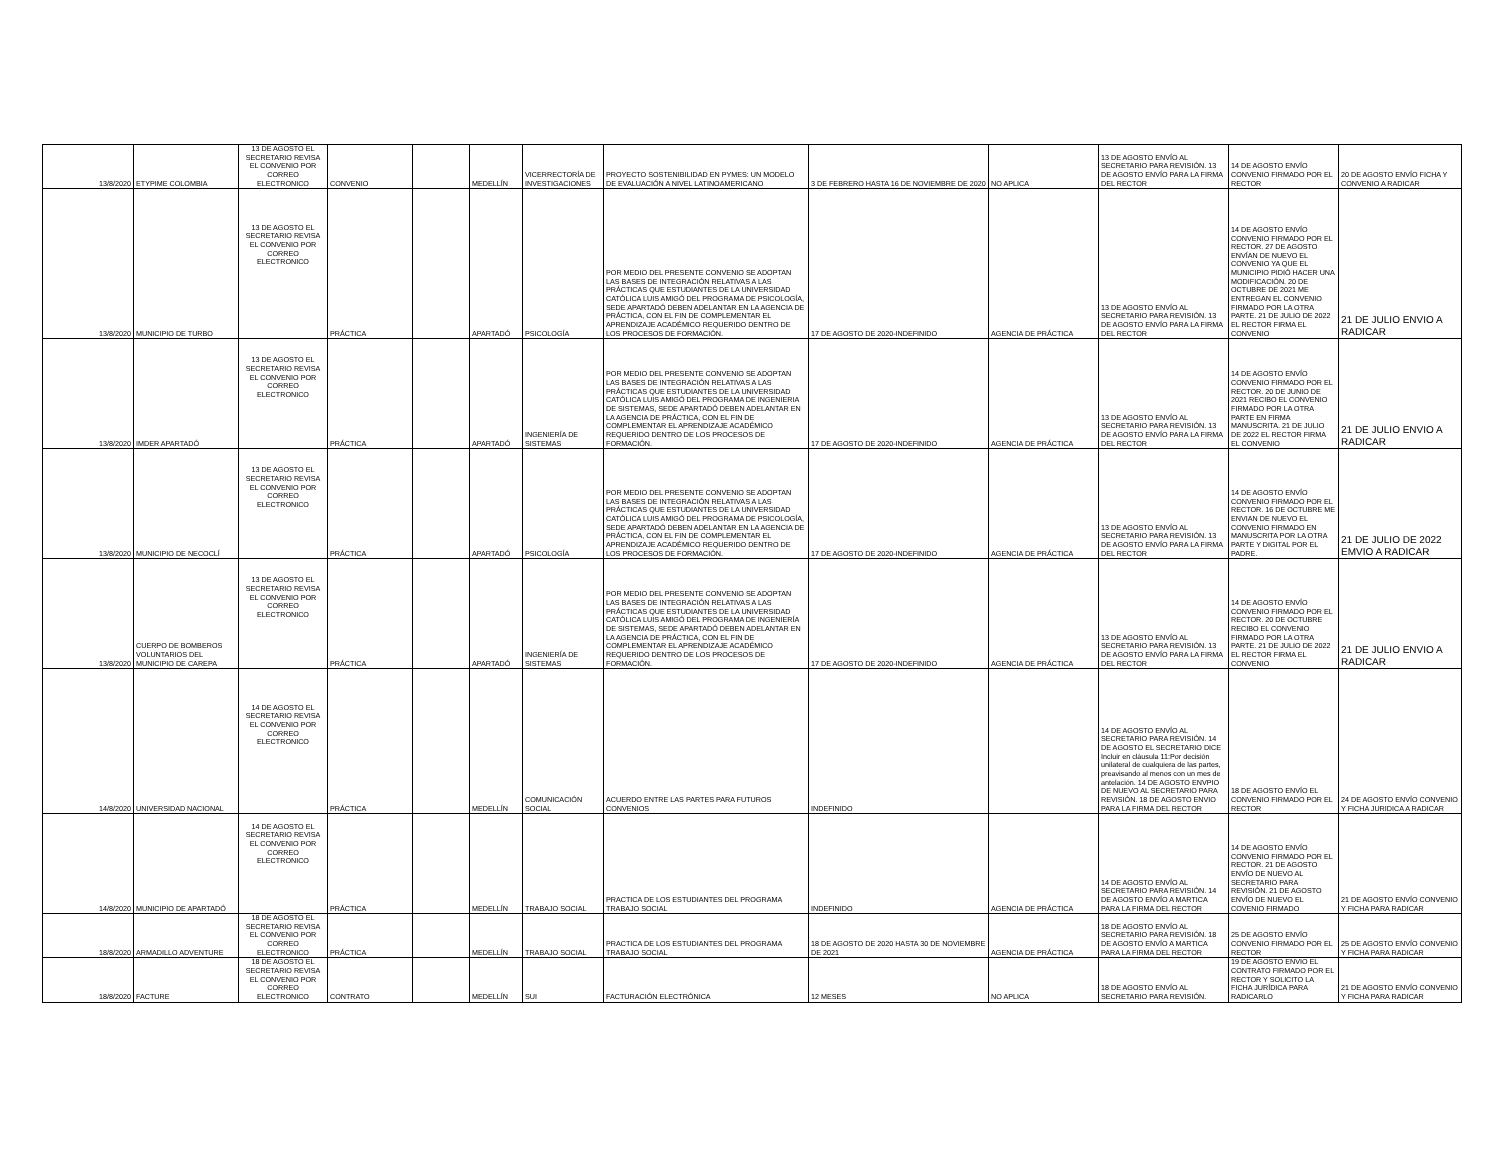| 13/8/2020 | ETYPIME COLOMBIA | 13 DE AGOSTO EL SECRETARIO REVISA EL CONVENIO POR CORREO ELECTRONICO | CONVENIO | | MEDELLÍN | VICERRECTORÍA DE INVESTIGACIONES | PROYECTO SOSTENIBILIDAD EN PYMES: UN MODELO DE EVALUACIÓN A NIVEL LATINOAMERICANO | 3 DE FEBRERO HASTA 16 DE NOVIEMBRE DE 2020 | NO APLICA | 13 DE AGOSTO ENVÍO AL SECRETARIO PARA REVISIÓN. 13 DE AGOSTO ENVÍO PARA LA FIRMA DEL RECTOR | 14 DE AGOSTO ENVÍO CONVENIO FIRMADO POR EL RECTOR | 20 DE AGOSTO ENVÍO FICHA Y CONVENIO A RADICAR |
| 13/8/2020 | MUNICIPIO DE TURBO | 13 DE AGOSTO EL SECRETARIO REVISA EL CONVENIO POR CORREO ELECTRONICO | PRÁCTICA | | APARTADÓ | PSICOLOGÍA | POR MEDIO DEL PRESENTE CONVENIO SE ADOPTAN LAS BASES DE INTEGRACIÓN RELATIVAS A LAS PRÁCTICAS QUE ESTUDIANTES DE LA UNIVERSIDAD CATÓLICA LUIS AMIGÓ DEL PROGRAMA DE PSICOLOGÍA, SEDE APARTADÓ DEBEN ADELANTAR EN LA AGENCIA DE PRÁCTICA, CON EL FIN DE COMPLEMENTAR EL APRENDIZAJE ACADÉMICO REQUERIDO DENTRO DE LOS PROCESOS DE FORMACIÓN. | 17 DE AGOSTO DE 2020-INDEFINIDO | AGENCIA DE PRÁCTICA | 13 DE AGOSTO ENVÍO AL SECRETARIO PARA REVISIÓN. 13 DE AGOSTO ENVÍO PARA LA FIRMA DEL RECTOR | 14 DE AGOSTO ENVÍO CONVENIO FIRMADO POR EL RECTOR. 27 DE AGOSTO ENVÍAN DE NUEVO EL CONVENIO YA QUE EL MUNICIPIO PIDIÓ HACER UNA MODIFICACIÓN. 20 DE OCTUBRE DE 2021 ME ENTREGAN EL CONVENIO FIRMADO POR LA OTRA PARTE. 21 DE JULIO DE 2022 EL RECTOR FIRMA EL CONVENIO | 21 DE JULIO ENVIO A RADICAR |
| 13/8/2020 | IMDER APARTADÓ | 13 DE AGOSTO EL SECRETARIO REVISA EL CONVENIO POR CORREO ELECTRONICO | PRÁCTICA | | APARTADÓ | INGENIERÍA DE SISTEMAS | POR MEDIO DEL PRESENTE CONVENIO SE ADOPTAN LAS BASES DE INTEGRACIÓN RELATIVAS A LAS PRÁCTICAS QUE ESTUDIANTES DE LA UNIVERSIDAD CATÓLICA LUIS AMIGÓ DEL PROGRAMA DE INGENIERIA DE SISTEMAS, SEDE APARTADÓ DEBEN ADELANTAR EN LA AGENCIA DE PRÁCTICA, CON EL FIN DE COMPLEMENTAR EL APRENDIZAJE ACADÉMICO REQUERIDO DENTRO DE LOS PROCESOS DE FORMACIÓN. | 17 DE AGOSTO DE 2020-INDEFINIDO | AGENCIA DE PRÁCTICA | 13 DE AGOSTO ENVÍO AL SECRETARIO PARA REVISIÓN. 13 DE AGOSTO ENVÍO PARA LA FIRMA DEL RECTOR | 14 DE AGOSTO ENVÍO CONVENIO FIRMADO POR EL RECTOR. 20 DE JUNIO DE 2021 RECIBO EL CONVENIO FIRMADO POR LA OTRA PARTE EN FIRMA MANUSCRITA. 21 DE JULIO DE 2022 EL RECTOR FIRMA EL CONVENIO | 21 DE JULIO ENVIO A RADICAR |
| 13/8/2020 | MUNICIPIO DE NECOCLÍ | 13 DE AGOSTO EL SECRETARIO REVISA EL CONVENIO POR CORREO ELECTRONICO | PRÁCTICA | | APARTADÓ | PSICOLOGÍA | POR MEDIO DEL PRESENTE CONVENIO SE ADOPTAN LAS BASES DE INTEGRACIÓN RELATIVAS A LAS PRÁCTICAS QUE ESTUDIANTES DE LA UNIVERSIDAD CATÓLICA LUIS AMIGÓ DEL PROGRAMA DE PSICOLOGÍA, SEDE APARTADÓ DEBEN ADELANTAR EN LA AGENCIA DE PRÁCTICA, CON EL FIN DE COMPLEMENTAR EL APRENDIZAJE ACADÉMICO REQUERIDO DENTRO DE LOS PROCESOS DE FORMACIÓN. | 17 DE AGOSTO DE 2020-INDEFINIDO | AGENCIA DE PRÁCTICA | 13 DE AGOSTO ENVÍO AL SECRETARIO PARA REVISIÓN. 13 DE AGOSTO ENVÍO PARA LA FIRMA DEL RECTOR | 14 DE AGOSTO ENVÍO CONVENIO FIRMADO POR EL RECTOR. 16 DE OCTUBRE ME ENVIAN DE NUEVO EL CONVENIO FIRMADO EN MANUSCRITA POR LA OTRA PARTE Y DIGITAL POR EL PADRE. | 21 DE JULIO DE 2022 EMVIO A RADICAR |
| 13/8/2020 | CUERPO DE BOMBEROS VOLUNTARIOS DEL MUNICIPIO DE CAREPA | 13 DE AGOSTO EL SECRETARIO REVISA EL CONVENIO POR CORREO ELECTRONICO | PRÁCTICA | | APARTADÓ | INGENIERÍA DE SISTEMAS | POR MEDIO DEL PRESENTE CONVENIO SE ADOPTAN LAS BASES DE INTEGRACIÓN RELATIVAS A LAS PRÁCTICAS QUE ESTUDIANTES DE LA UNIVERSIDAD CATÓLICA LUIS AMIGÓ DEL PROGRAMA DE INGENIERÍA DE SISTEMAS, SEDE APARTADÓ DEBEN ADELANTAR EN LA AGENCIA DE PRÁCTICA, CON EL FIN DE COMPLEMENTAR EL APRENDIZAJE ACADÉMICO REQUERIDO DENTRO DE LOS PROCESOS DE FORMACIÓN. | 17 DE AGOSTO DE 2020-INDEFINIDO | AGENCIA DE PRÁCTICA | 13 DE AGOSTO ENVÍO AL SECRETARIO PARA REVISIÓN. 13 DE AGOSTO ENVÍO PARA LA FIRMA DEL RECTOR | 14 DE AGOSTO ENVÍO CONVENIO FIRMADO POR EL RECTOR. 20 DE OCTUBRE RECIBO EL CONVENIO FIRMADO POR LA OTRA PARTE. 21 DE JULIO DE 2022 EL RECTOR FIRMA EL CONVENIO | 21 DE JULIO ENVIO A RADICAR |
| 14/8/2020 | UNIVERSIDAD NACIONAL | 14 DE AGOSTO EL SECRETARIO REVISA EL CONVENIO POR CORREO ELECTRONICO | PRÁCTICA | | MEDELLÍN | COMUNICACIÓN SOCIAL | ACUERDO ENTRE LAS PARTES PARA FUTUROS CONVENIOS | INDEFINIDO | | 14 DE AGOSTO ENVÍO AL SECRETARIO PARA REVISIÓN. 14 DE AGOSTO EL SECRETARIO DICE Incluir en cláusula 11:Por decisión unilateral de cualquiera de las partes, preavisando al menos con un mes de antelación. 14 DE AGOSTO ENVPIO DE NUEVO AL SECRETARIO PARA REVISIÓN. 18 DE AGOSTO ENVIO PARA LA FIRMA DEL RECTOR | 18 DE AGOSTO ENVÍO EL CONVENIO FIRMADO POR EL RECTOR | 24 DE AGOSTO ENVÍO CONVENIO Y FICHA JURIDICA A RADICAR |
| 14/8/2020 | MUNICIPIO DE APARTADÓ | 14 DE AGOSTO EL SECRETARIO REVISA EL CONVENIO POR CORREO ELECTRONICO | PRÁCTICA | | MEDELLÍN | TRABAJO SOCIAL | PRACTICA DE LOS ESTUDIANTES DEL PROGRAMA TRABAJO SOCIAL | INDEFINIDO | AGENCIA DE PRÁCTICA | 14 DE AGOSTO ENVÍO AL SECRETARIO PARA REVISIÓN. 14 DE AGOSTO ENVÍO A MARTICA PARA LA FIRMA DEL RECTOR | 14 DE AGOSTO ENVÍO CONVENIO FIRMADO POR EL RECTOR. 21 DE AGOSTO ENVÍO DE NUEVO AL SECRETARIO PARA REVISIÓN. 21 DE AGOSTO ENVÍO DE NUEVO EL COVENIO FIRMADO | 21 DE AGOSTO ENVÍO CONVENIO Y FICHA PARA RADICAR |
| 18/8/2020 | ARMADILLO ADVENTURE | 18 DE AGOSTO EL SECRETARIO REVISA EL CONVENIO POR CORREO ELECTRONICO | PRÁCTICA | | MEDELLÍN | TRABAJO SOCIAL | PRACTICA DE LOS ESTUDIANTES DEL PROGRAMA TRABAJO SOCIAL | 18 DE AGOSTO DE 2020 HASTA 30 DE NOVIEMBRE DE 2021 | AGENCIA DE PRÁCTICA | 18 DE AGOSTO ENVÍO AL SECRETARIO PARA REVISIÓN. 18 DE AGOSTO ENVÍO A MARTICA PARA LA FIRMA DEL RECTOR | 25 DE AGOSTO ENVÍO CONVENIO FIRMADO POR EL RECTOR | 25 DE AGOSTO ENVÍO CONVENIO Y FICHA PARA RADICAR |
| 18/8/2020 | FACTURE | 18 DE AGOSTO EL SECRETARIO REVISA EL CONVENIO POR CORREO ELECTRONICO | CONTRATO | | MEDELLÍN | SUI | FACTURACIÓN ELECTRÓNICA | 12 MESES | NO APLICA | 18 DE AGOSTO ENVÍO AL SECRETARIO PARA REVISIÓN. | 19 DE AGOSTO ENVIO EL CONTRATO FIRMADO POR EL RECTOR Y SOLICITO LA FICHA JURÍDICA PARA RADICARLO | 21 DE AGOSTO ENVÍO CONVENIO Y FICHA PARA RADICAR |